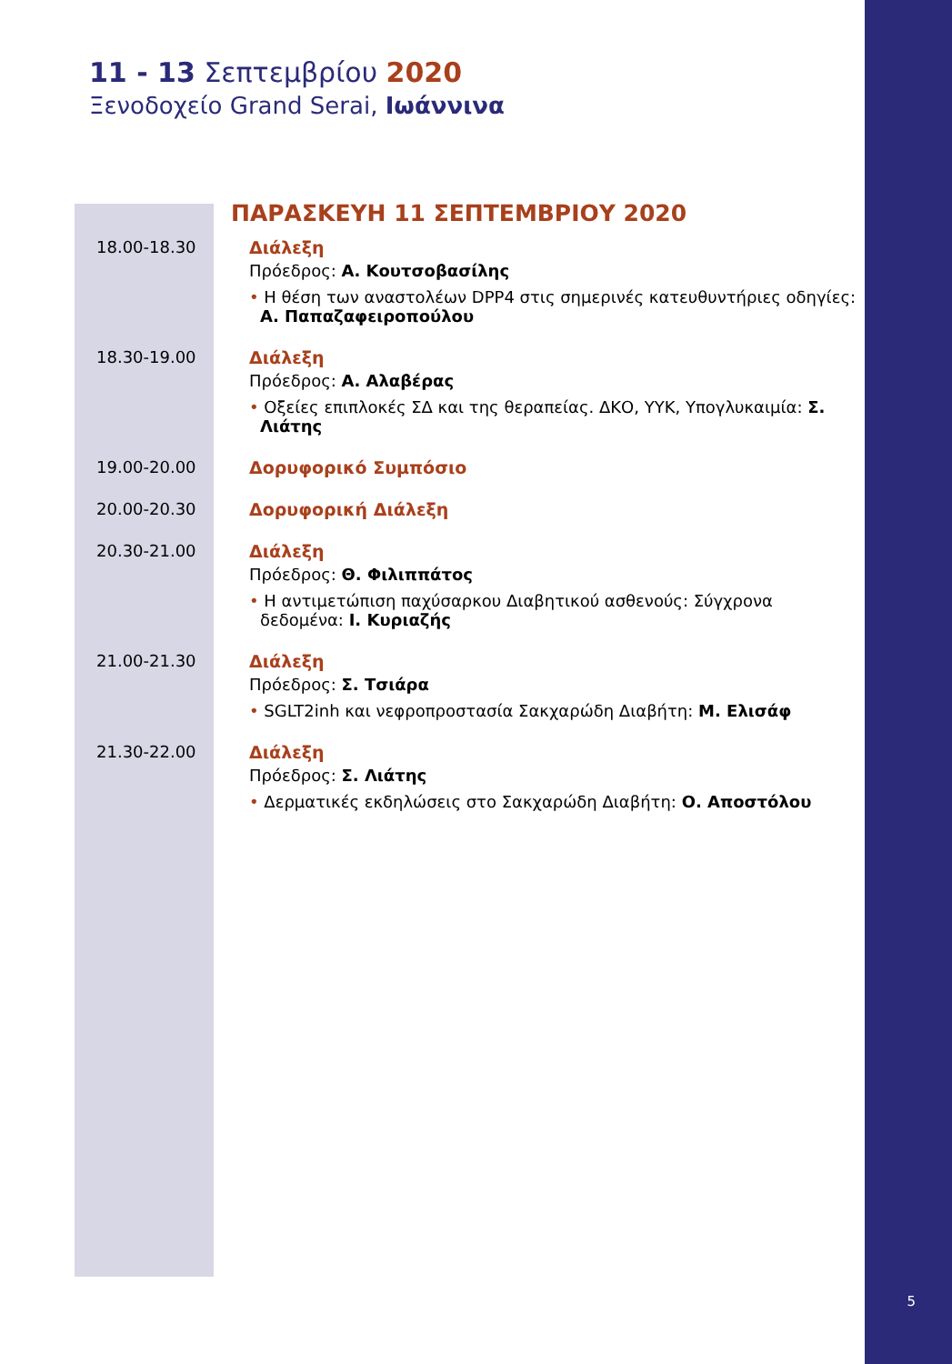5
11 - 13 Σεπτεμβρίου 2020
Ξενοδοχείο Grand Serai, Ιωάννινα
ΠΑΡΑΣΚΕΥΗ 11 ΣΕΠΤΕΜΒΡΙΟΥ 2020
| 18.00-18.30 | Διάλεξη Πρόεδρος: Α. Κουτσοβασίλης • Η θέση των αναστολέων DPP4 στις σημερινές κατευθυντήριες οδηγίες: Α. Παπαζαφειροπούλου |
| 18.30-19.00 | Διάλεξη Πρόεδρος: Α. Αλαβέρας • Οξείες επιπλοκές ΣΔ και της θεραπείας. ΔΚΟ, ΥΥΚ, Υπογλυκαιμία: Σ. Λιάτης |
| 19.00-20.00 | Δορυφορικό Συμπόσιο |
| 20.00-20.30 | Δορυφορική Διάλεξη |
| 20.30-21.00 | Διάλεξη Πρόεδρος: Θ. Φιλιππάτος • Η αντιμετώπιση παχύσαρκου Διαβητικού ασθενούς: Σύγχρονα δεδομένα: Ι. Κυριαζής |
| 21.00-21.30 | Διάλεξη Πρόεδρος: Σ. Τσιάρα • SGLT2inh και νεφροπροστασία Σακχαρώδη Διαβήτη: Μ. Ελισάφ |
| 21.30-22.00 | Διάλεξη Πρόεδρος: Σ. Λιάτης • Δερματικές εκδηλώσεις στο Σακχαρώδη Διαβήτη: Ο. Αποστόλου |